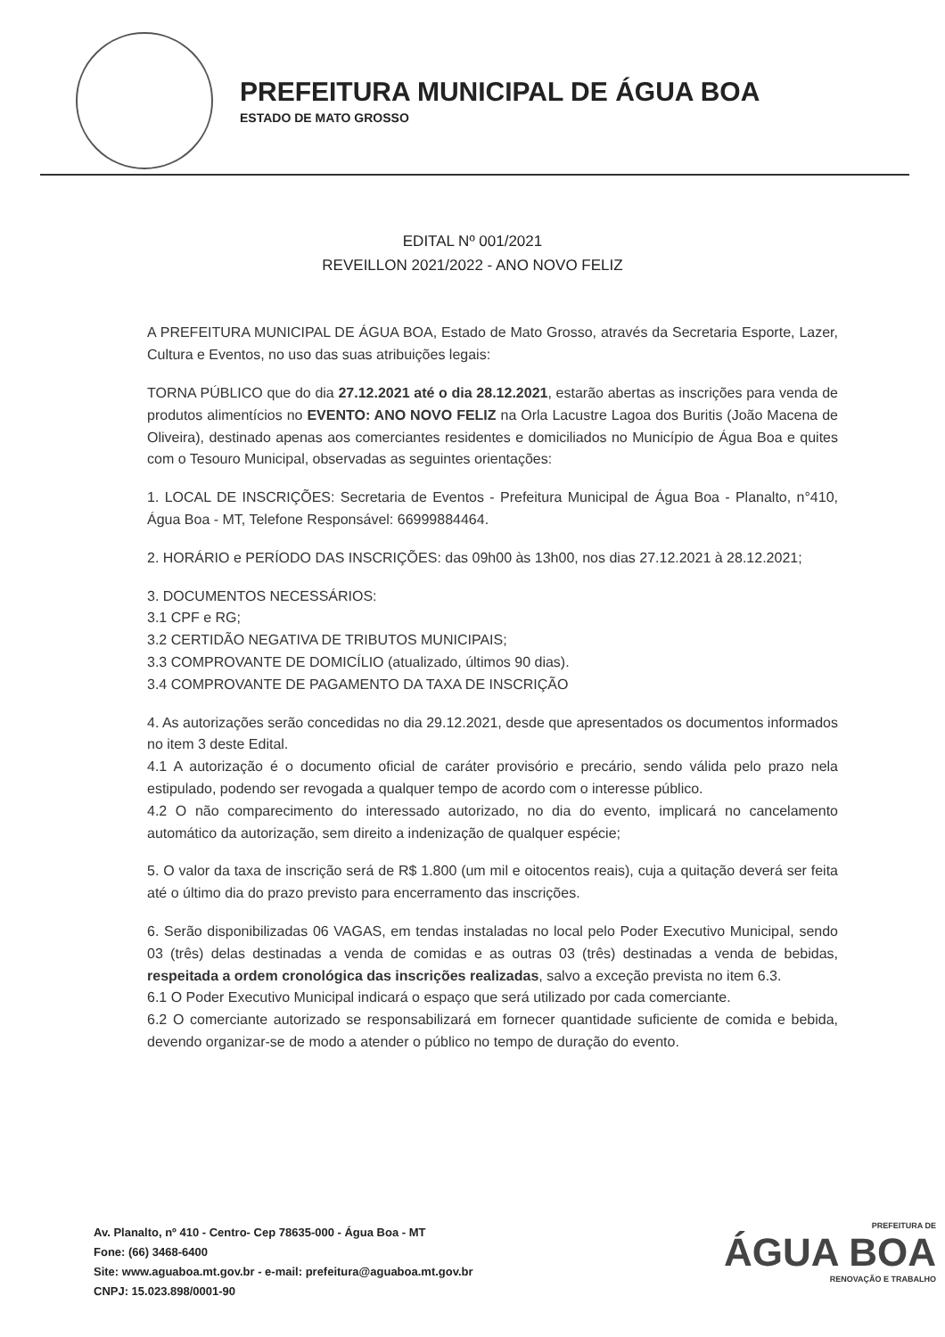PREFEITURA MUNICIPAL DE ÁGUA BOA
ESTADO DE MATO GROSSO
EDITAL Nº 001/2021
REVEILLON 2021/2022 - ANO NOVO FELIZ
A PREFEITURA MUNICIPAL DE ÁGUA BOA, Estado de Mato Grosso, através da Secretaria Esporte, Lazer, Cultura e Eventos, no uso das suas atribuições legais:
TORNA PÚBLICO que do dia 27.12.2021 até o dia 28.12.2021, estarão abertas as inscrições para venda de produtos alimentícios no EVENTO: ANO NOVO FELIZ na Orla Lacustre Lagoa dos Buritis (João Macena de Oliveira), destinado apenas aos comerciantes residentes e domiciliados no Município de Água Boa e quites com o Tesouro Municipal, observadas as seguintes orientações:
1. LOCAL DE INSCRIÇÕES: Secretaria de Eventos - Prefeitura Municipal de Água Boa - Planalto, n°410, Água Boa - MT, Telefone Responsável: 66999884464.
2. HORÁRIO e PERÍODO DAS INSCRIÇÕES: das 09h00 às 13h00, nos dias 27.12.2021 à 28.12.2021;
3. DOCUMENTOS NECESSÁRIOS:
3.1 CPF e RG;
3.2 CERTIDÃO NEGATIVA DE TRIBUTOS MUNICIPAIS;
3.3 COMPROVANTE DE DOMICÍLIO (atualizado, últimos 90 dias).
3.4 COMPROVANTE DE PAGAMENTO DA TAXA DE INSCRIÇÃO
4. As autorizações serão concedidas no dia 29.12.2021, desde que apresentados os documentos informados no item 3 deste Edital.
4.1 A autorização é o documento oficial de caráter provisório e precário, sendo válida pelo prazo nela estipulado, podendo ser revogada a qualquer tempo de acordo com o interesse público.
4.2 O não comparecimento do interessado autorizado, no dia do evento, implicará no cancelamento automático da autorização, sem direito a indenização de qualquer espécie;
5. O valor da taxa de inscrição será de R$ 1.800 (um mil e oitocentos reais), cuja a quitação deverá ser feita até o último dia do prazo previsto para encerramento das inscrições.
6. Serão disponibilizadas 06 VAGAS, em tendas instaladas no local pelo Poder Executivo Municipal, sendo 03 (três) delas destinadas a venda de comidas e as outras 03 (três) destinadas a venda de bebidas, respeitada a ordem cronológica das inscrições realizadas, salvo a exceção prevista no item 6.3.
6.1 O Poder Executivo Municipal indicará o espaço que será utilizado por cada comerciante.
6.2 O comerciante autorizado se responsabilizará em fornecer quantidade suficiente de comida e bebida, devendo organizar-se de modo a atender o público no tempo de duração do evento.
Av. Planalto, nº 410 - Centro- Cep 78635-000 - Água Boa - MT
Fone: (66) 3468-6400
Site: www.aguaboa.mt.gov.br - e-mail: prefeitura@aguaboa.mt.gov.br
CNPJ: 15.023.898/0001-90
PREFEITURA DE
ÁGUA BOA
RENOVAÇÃO E TRABALHO